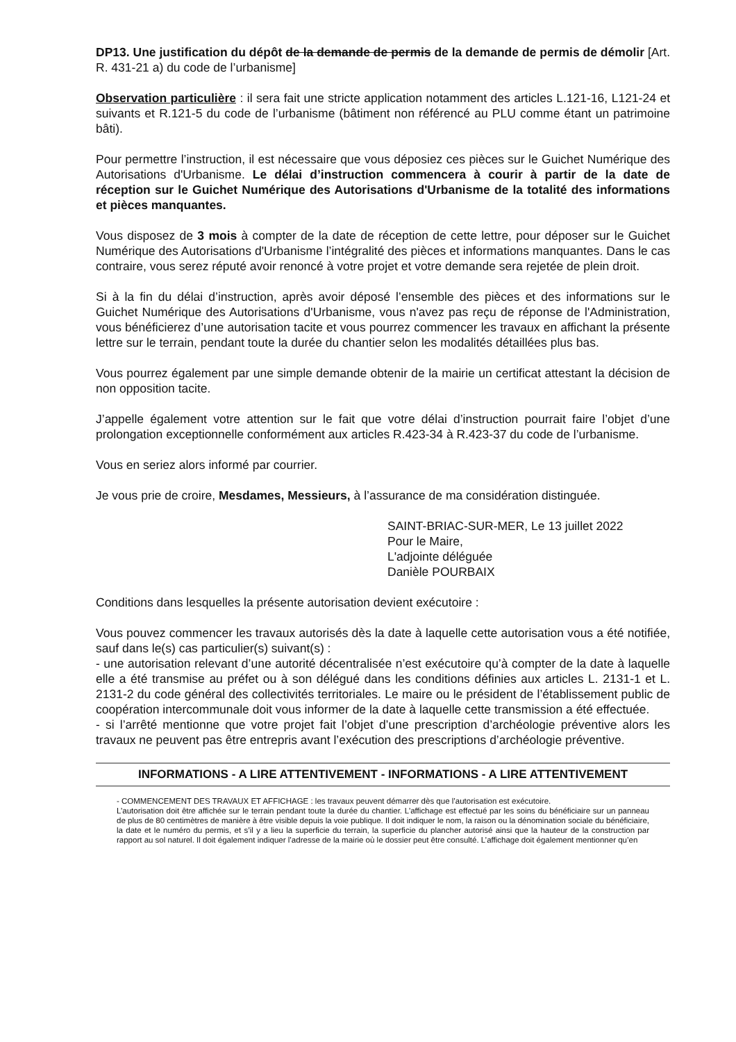DP13. Une justification du dépôt de la demande de permis de la demande de permis de démolir [Art. R. 431-21 a) du code de l’urbanisme]
Observation particulière : il sera fait une stricte application notamment des articles L.121-16, L121-24 et suivants et R.121-5 du code de l’urbanisme (bâtiment non référencé au PLU comme étant un patrimoine bâti).
Pour permettre l’instruction, il est nécessaire que vous déposiez ces pièces sur le Guichet Numérique des Autorisations d'Urbanisme. Le délai d’instruction commencera à courir à partir de la date de réception sur le Guichet Numérique des Autorisations d'Urbanisme de la totalité des informations et pièces manquantes.
Vous disposez de 3 mois à compter de la date de réception de cette lettre, pour déposer sur le Guichet Numérique des Autorisations d'Urbanisme l’intégralité des pièces et informations manquantes. Dans le cas contraire, vous serez réputé avoir renoncé à votre projet et votre demande sera rejetée de plein droit.
Si à la fin du délai d’instruction, après avoir déposé l’ensemble des pièces et des informations sur le Guichet Numérique des Autorisations d'Urbanisme, vous n'avez pas reçu de réponse de l'Administration, vous bénéficierez d’une autorisation tacite et vous pourrez commencer les travaux en affichant la présente lettre sur le terrain, pendant toute la durée du chantier selon les modalités détaillées plus bas.
Vous pourrez également par une simple demande obtenir de la mairie un certificat attestant la décision de non opposition tacite.
J’appelle également votre attention sur le fait que votre délai d’instruction pourrait faire l’objet d’une prolongation exceptionnelle conformément aux articles R.423-34 à R.423-37 du code de l’urbanisme.
Vous en seriez alors informé par courrier.
Je vous prie de croire, Mesdames, Messieurs, à l’assurance de ma considération distinguée.
SAINT-BRIAC-SUR-MER, Le 13 juillet 2022
Pour le Maire,
L'adjointe déléguée
Danièle POURBAIX
Conditions dans lesquelles la présente autorisation devient exécutoire :
Vous pouvez commencer les travaux autorisés dès la date à laquelle cette autorisation vous a été notifiée, sauf dans le(s) cas particulier(s) suivant(s) :
- une autorisation relevant d’une autorité décentralisée n’est exécutoire qu’à compter de la date à laquelle elle a été transmise au préfet ou à son délégué dans les conditions définies aux articles L. 2131-1 et L. 2131-2 du code général des collectivités territoriales. Le maire ou le président de l’établissement public de coopération intercommunale doit vous informer de la date à laquelle cette transmission a été effectuée.
- si l’arrêté mentionne que votre projet fait l’objet d’une prescription d’archéologie préventive alors les travaux ne peuvent pas être entrepris avant l’exécution des prescriptions d’archéologie préventive.
INFORMATIONS - A LIRE ATTENTIVEMENT - INFORMATIONS - A LIRE ATTENTIVEMENT
- COMMENCEMENT DES TRAVAUX ET AFFICHAGE : les travaux peuvent démarrer dès que l’autorisation est exécutoire.
L’autorisation doit être affichée sur le terrain pendant toute la durée du chantier. L’affichage est effectué par les soins du bénéficiaire sur un panneau de plus de 80 centimètres de manière à être visible depuis la voie publique. Il doit indiquer le nom, la raison ou la dénomination sociale du bénéficiaire, la date et le numéro du permis, et s’il y a lieu la superficie du terrain, la superficie du plancher autorisé ainsi que la hauteur de la construction par rapport au sol naturel. Il doit également indiquer l’adresse de la mairie où le dossier peut être consulté. L’affichage doit également mentionner qu’en